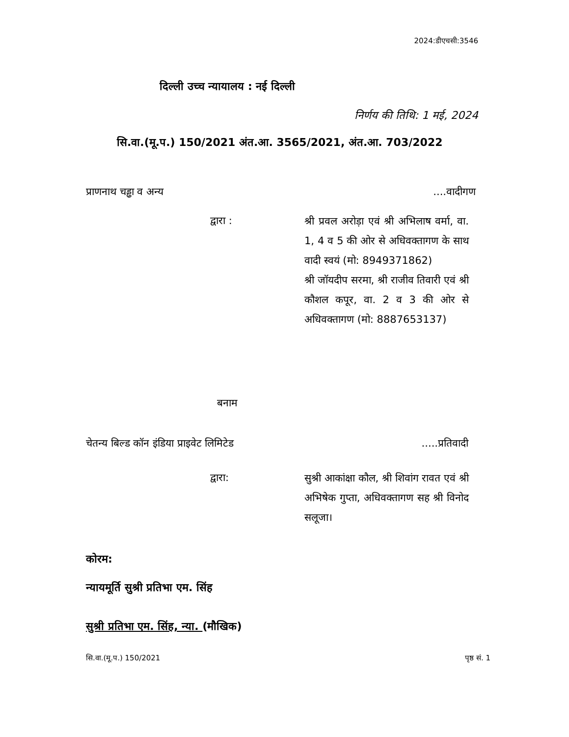2024:डीएचसी:3546
दिल्ली उच्च न्यायालय : नई दिल्ली
निर्णय की तिथि: 1 मई, 2024
सि.वा.(मू.प.) 150/2021 अंत.आ. 3565/2021, अंत.आ. 703/2022
प्राणनाथ चड्ढा व अन्य....वादीगण
द्वारा :
श्री प्रवल अरोड़ा एवं श्री अभिलाष वर्मा, वा. 1, 4 व 5 की ओर से अधिवक्तागण के साथ वादी स्वयं (मो: 8949371862)
श्री जॉयदीप सरमा, श्री राजीव तिवारी एवं श्री कौशल कपूर, वा. 2 व 3 की ओर से अधिवक्तागण (मो: 8887653137)
बनाम
चेतन्य बिल्ड कॉन इंडिया प्राइवेट लिमिटेड.....प्रतिवादी
द्वारा:
सुश्री आकांक्षा कौल, श्री शिवांग रावत एवं श्री अभिषेक गुप्ता, अधिवक्तागण सह श्री विनोद सलूजा।
कोरम:
न्यायमूर्ति सुश्री प्रतिभा एम. सिंह
सुश्री प्रतिभा एम. सिंह, न्या. (मौखिक)
सि.वा.(मू.प.) 150/2021 पृष्ठ सं. 1